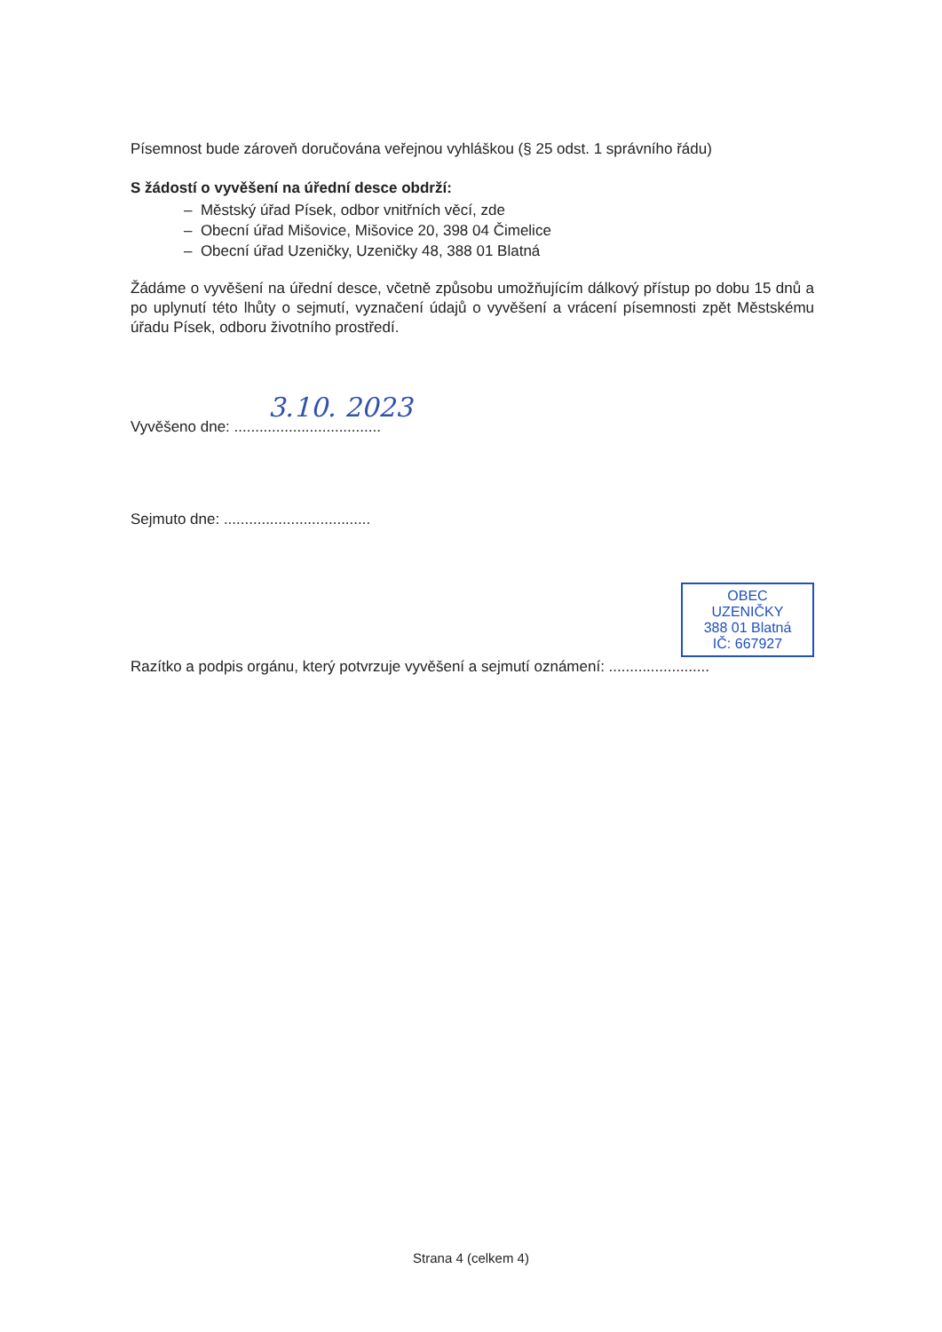Písemnost bude zároveň doručována veřejnou vyhláškou (§ 25 odst. 1 správního řádu)
S žádostí o vyvěšení na úřední desce obdrží:
– Městský úřad Písek, odbor vnitřních věcí, zde
– Obecní úřad Mišovice, Mišovice 20, 398 04 Čimelice
– Obecní úřad Uzeničky, Uzeničky 48, 388 01 Blatná
Žádáme o vyvěšení na úřední desce, včetně způsobu umožňujícím dálkový přístup po dobu 15 dnů a po uplynutí této lhůty o sejmutí, vyznačení údajů o vyvěšení a vrácení písemnosti zpět Městskému úřadu Písek, odboru životního prostředí.
3.10. 2023
Vyvěšeno dne: ...................................
Sejmuto dne: ...................................
OBEC UZENIČKY
388 01 Blatná
IČ: 667927
Razítko a podpis orgánu, který potvrzuje vyvěšení a sejmutí oznámení: ........................
Strana 4 (celkem 4)